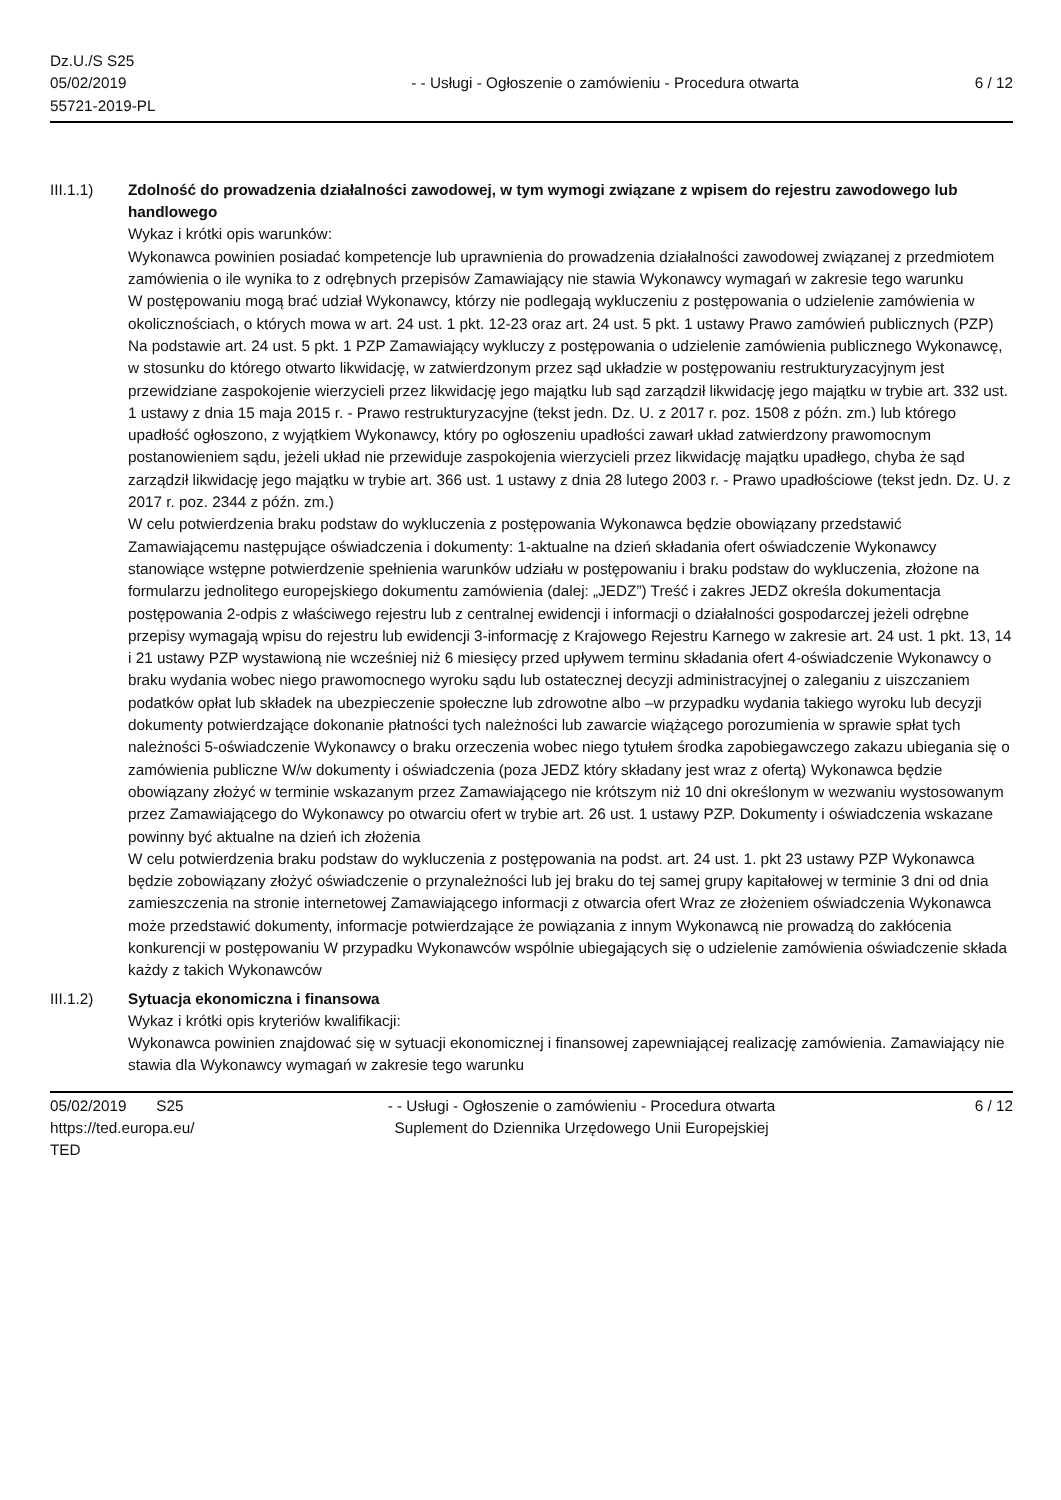Dz.U./S S25
05/02/2019
55721-2019-PL
- - Usługi - Ogłoszenie o zamówieniu - Procedura otwarta
6 / 12
III.1.1) Zdolność do prowadzenia działalności zawodowej, w tym wymogi związane z wpisem do rejestru zawodowego lub handlowego
Wykaz i krótki opis warunków:
Wykonawca powinien posiadać kompetencje lub uprawnienia do prowadzenia działalności zawodowej związanej z przedmiotem zamówienia o ile wynika to z odrębnych przepisów Zamawiający nie stawia Wykonawcy wymagań w zakresie tego warunku
W postępowaniu mogą brać udział Wykonawcy, którzy nie podlegają wykluczeniu z postępowania o udzielenie zamówienia w okolicznościach, o których mowa w art. 24 ust. 1 pkt. 12-23 oraz art. 24 ust. 5 pkt. 1 ustawy Prawo zamówień publicznych (PZP) Na podstawie art. 24 ust. 5 pkt. 1 PZP Zamawiający wykluczy z postępowania o udzielenie zamówienia publicznego Wykonawcę, w stosunku do którego otwarto likwidację, w zatwierdzonym przez sąd układzie w postępowaniu restrukturyzacyjnym jest przewidziane zaspokojenie wierzycieli przez likwidację jego majątku lub sąd zarządził likwidację jego majątku w trybie art. 332 ust. 1 ustawy z dnia 15 maja 2015 r. - Prawo restrukturyzacyjne (tekst jedn. Dz. U. z 2017 r. poz. 1508 z późn. zm.) lub którego upadłość ogłoszono, z wyjątkiem Wykonawcy, który po ogłoszeniu upadłości zawarł układ zatwierdzony prawomocnym postanowieniem sądu, jeżeli układ nie przewiduje zaspokojenia wierzycieli przez likwidację majątku upadłego, chyba że sąd zarządził likwidację jego majątku w trybie art. 366 ust. 1 ustawy z dnia 28 lutego 2003 r. - Prawo upadłościowe (tekst jedn. Dz. U. z 2017 r. poz. 2344 z późn. zm.)
W celu potwierdzenia braku podstaw do wykluczenia z postępowania Wykonawca będzie obowiązany przedstawić Zamawiającemu następujące oświadczenia i dokumenty: 1-aktualne na dzień składania ofert oświadczenie Wykonawcy stanowiące wstępne potwierdzenie spełnienia warunków udziału w postępowaniu i braku podstaw do wykluczenia, złożone na formularzu jednolitego europejskiego dokumentu zamówienia (dalej: „JEDZ”) Treść i zakres JEDZ określa dokumentacja postępowania 2-odpis z właściwego rejestru lub z centralnej ewidencji i informacji o działalności gospodarczej jeżeli odrębne przepisy wymagają wpisu do rejestru lub ewidencji 3-informację z Krajowego Rejestru Karnego w zakresie art. 24 ust. 1 pkt. 13, 14 i 21 ustawy PZP wystawioną nie wcześniej niż 6 miesięcy przed upływem terminu składania ofert 4-oświadczenie Wykonawcy o braku wydania wobec niego prawomocnego wyroku sądu lub ostatecznej decyzji administracyjnej o zaleganiu z uiszczaniem podatków opłat lub składek na ubezpieczenie społeczne lub zdrowotne albo –w przypadku wydania takiego wyroku lub decyzji dokumenty potwierdzające dokonanie płatności tych należności lub zawarcie wiążącego porozumienia w sprawie spłat tych należności 5-oświadczenie Wykonawcy o braku orzeczenia wobec niego tytułem środka zapobiegawczego zakazu ubiegania się o zamówienia publiczne W/w dokumenty i oświadczenia (poza JEDZ który składany jest wraz z ofertą) Wykonawca będzie obowiązany złożyć w terminie wskazanym przez Zamawiającego nie krótszym niż 10 dni określonym w wezwaniu wystosowanym przez Zamawiającego do Wykonawcy po otwarciu ofert w trybie art. 26 ust. 1 ustawy PZP. Dokumenty i oświadczenia wskazane powinny być aktualne na dzień ich złożenia
W celu potwierdzenia braku podstaw do wykluczenia z postępowania na podst. art. 24 ust. 1. pkt 23 ustawy PZP Wykonawca będzie zobowiązany złożyć oświadczenie o przynależności lub jej braku do tej samej grupy kapitałowej w terminie 3 dni od dnia zamieszczenia na stronie internetowej Zamawiającego informacji z otwarcia ofert Wraz ze złożeniem oświadczenia Wykonawca może przedstawić dokumenty, informacje potwierdzające że powiązania z innym Wykonawcą nie prowadzą do zakłócenia konkurencji w postępowaniu W przypadku Wykonawców wspólnie ubiegających się o udzielenie zamówienia oświadczenie składa każdy z takich Wykonawców
III.1.2) Sytuacja ekonomiczna i finansowa
Wykaz i krótki opis kryteriów kwalifikacji:
Wykonawca powinien znajdować się w sytuacji ekonomicznej i finansowej zapewniającej realizację zamówienia. Zamawiający nie stawia dla Wykonawcy wymagań w zakresie tego warunku
05/02/2019 S25
https://ted.europa.eu/
TED
- - Usługi - Ogłoszenie o zamówieniu - Procedura otwarta
Suplement do Dziennika Urzędowego Unii Europejskiej
6 / 12